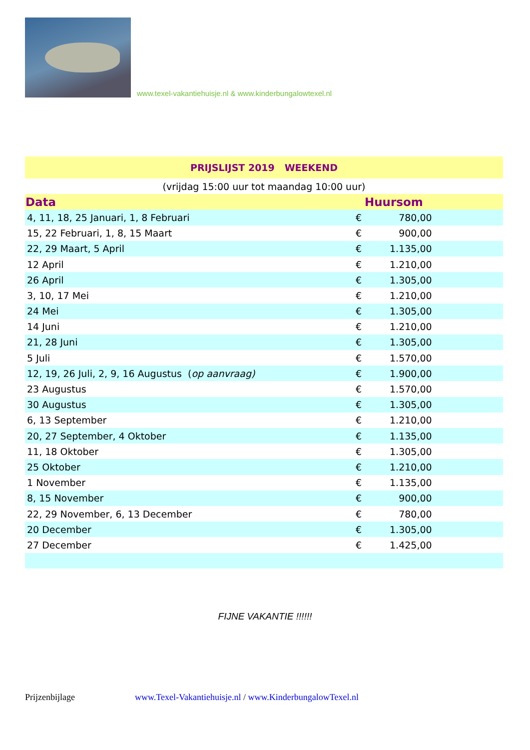www.texel-vakantiehuisje.nl & www.kinderbungalowtexel.nl
| PRIJSLIJST 2019 WEEKEND | | | |
| (vrijdag 15:00 uur tot maandag 10:00 uur) | | | |
| Data | Huursom | | |
| 4, 11, 18, 25 Januari, 1, 8 Februari | € | 780,00 | |
| 15, 22 Februari, 1, 8, 15 Maart | € | 900,00 | |
| 22, 29 Maart, 5 April | € | 1.135,00 | |
| 12 April | € | 1.210,00 | |
| 26 April | € | 1.305,00 | |
| 3, 10, 17 Mei | € | 1.210,00 | |
| 24 Mei | € | 1.305,00 | |
| 14 Juni | € | 1.210,00 | |
| 21, 28 Juni | € | 1.305,00 | |
| 5 Juli | € | 1.570,00 | |
| 12, 19, 26 Juli, 2, 9, 16 Augustus ( op aanvraag) | € | 1.900,00 | |
| 23 Augustus | € | 1.570,00 | |
| 30 Augustus | € | 1.305,00 | |
| 6, 13 September | € | 1.210,00 | |
| 20, 27 September, 4 Oktober | € | 1.135,00 | |
| 11, 18 Oktober | € | 1.305,00 | |
| 25 Oktober | € | 1.210,00 | |
| 1 November | € | 1.135,00 | |
| 8, 15 November | € | 900,00 | |
| 22, 29 November, 6, 13 December | € | 780,00 | |
| 20 December | € | 1.305,00 | |
| 27 December | € | 1.425,00 | |
FIJNE VAKANTIE !!!!!!
Prijzenbijlage www.Texel-Vakantiehuisje.nl / www.KinderbungalowTexel.nl